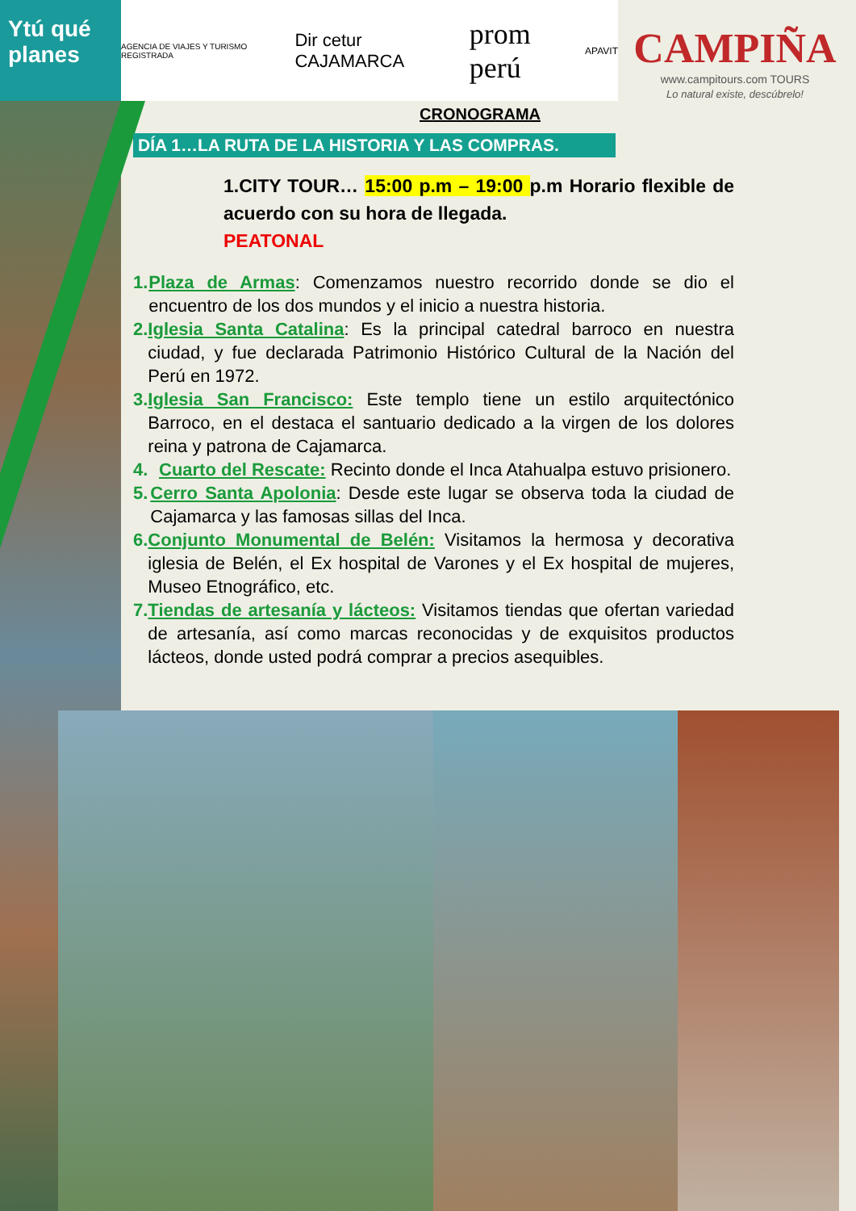Ytú qué planes
AGENCIA DE VIAJES Y TURISMO REGISTRADA Dir cetur CAJAMARCA prom perú APAVIT
CAMPIÑA
www.campitours.com TOURS
Lo natural existe, descúbrelo!
CRONOGRAMA
DÍA 1…LA RUTA DE LA HISTORIA Y LAS COMPRAS.
1.CITY TOUR… 15:00 p.m – 19:00 p.m Horario flexible de acuerdo con su hora de llegada.
PEATONAL
1. Plaza de Armas: Comenzamos nuestro recorrido donde se dio el encuentro de los dos mundos y el inicio a nuestra historia.
2. Iglesia Santa Catalina: Es la principal catedral barroco en nuestra ciudad, y fue declarada Patrimonio Histórico Cultural de la Nación del Perú en 1972.
3. Iglesia San Francisco: Este templo tiene un estilo arquitectónico Barroco, en el destaca el santuario dedicado a la virgen de los dolores reina y patrona de Cajamarca.
4. Cuarto del Rescate: Recinto donde el Inca Atahualpa estuvo prisionero.
5. Cerro Santa Apolonia: Desde este lugar se observa toda la ciudad de Cajamarca y las famosas sillas del Inca.
6. Conjunto Monumental de Belén: Visitamos la hermosa y decorativa iglesia de Belén, el Ex hospital de Varones y el Ex hospital de mujeres, Museo Etnográfico, etc.
7. Tiendas de artesanía y lácteos: Visitamos tiendas que ofertan variedad de artesanía, así como marcas reconocidas y de exquisitos productos lácteos, donde usted podrá comprar a precios asequibles.